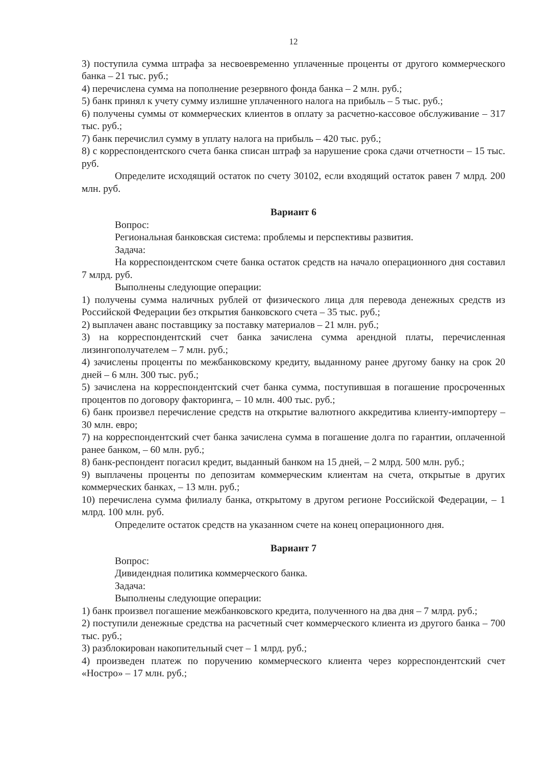12
3) поступила сумма штрафа за несвоевременно уплаченные проценты от другого коммерческого банка – 21 тыс. руб.;
4) перечислена сумма на пополнение резервного фонда банка – 2 млн. руб.;
5) банк принял к учету сумму излишне уплаченного налога на прибыль – 5 тыс. руб.;
6) получены суммы от коммерческих клиентов в оплату за расчетно-кассовое обслуживание – 317 тыс. руб.;
7) банк перечислил сумму в уплату налога на прибыль – 420 тыс. руб.;
8) с корреспондентского счета банка списан штраф за нарушение срока сдачи отчетности – 15 тыс. руб.
Определите исходящий остаток по счету 30102, если входящий остаток равен 7 млрд. 200 млн. руб.
Вариант 6
Вопрос:
Региональная банковская система: проблемы и перспективы развития.
Задача:
На корреспондентском счете банка остаток средств на начало операционного дня составил 7 млрд. руб.
Выполнены следующие операции:
1) получены сумма наличных рублей от физического лица для перевода денежных средств из Российской Федерации без открытия банковского счета – 35 тыс. руб.;
2) выплачен аванс поставщику за поставку материалов – 21 млн. руб.;
3) на корреспондентский счет банка зачислена сумма арендной платы, перечисленная лизингополучателем – 7 млн. руб.;
4) зачислены проценты по межбанковскому кредиту, выданному ранее другому банку на срок 20 дней – 6 млн. 300 тыс. руб.;
5) зачислена на корреспондентский счет банка сумма, поступившая в погашение просроченных процентов по договору факторинга, – 10 млн. 400 тыс. руб.;
6) банк произвел перечисление средств на открытие валютного аккредитива клиенту-импортеру – 30 млн. евро;
7) на корреспондентский счет банка зачислена сумма в погашение долга по гарантии, оплаченной ранее банком, – 60 млн. руб.;
8) банк-респондент погасил кредит, выданный банком на 15 дней, – 2 млрд. 500 млн. руб.;
9) выплачены проценты по депозитам коммерческим клиентам на счета, открытые в других коммерческих банках, – 13 млн. руб.;
10) перечислена сумма филиалу банка, открытому в другом регионе Российской Федерации, – 1 млрд. 100 млн. руб.
Определите остаток средств на указанном счете на конец операционного дня.
Вариант 7
Вопрос:
Дивидендная политика коммерческого банка.
Задача:
Выполнены следующие операции:
1) банк произвел погашение межбанковского кредита, полученного на два дня – 7 млрд. руб.;
2) поступили денежные средства на расчетный счет коммерческого клиента из другого банка – 700 тыс. руб.;
3) разблокирован накопительный счет – 1 млрд. руб.;
4) произведен платеж по поручению коммерческого клиента через корреспондентский счет «Ностро» – 17 млн. руб.;